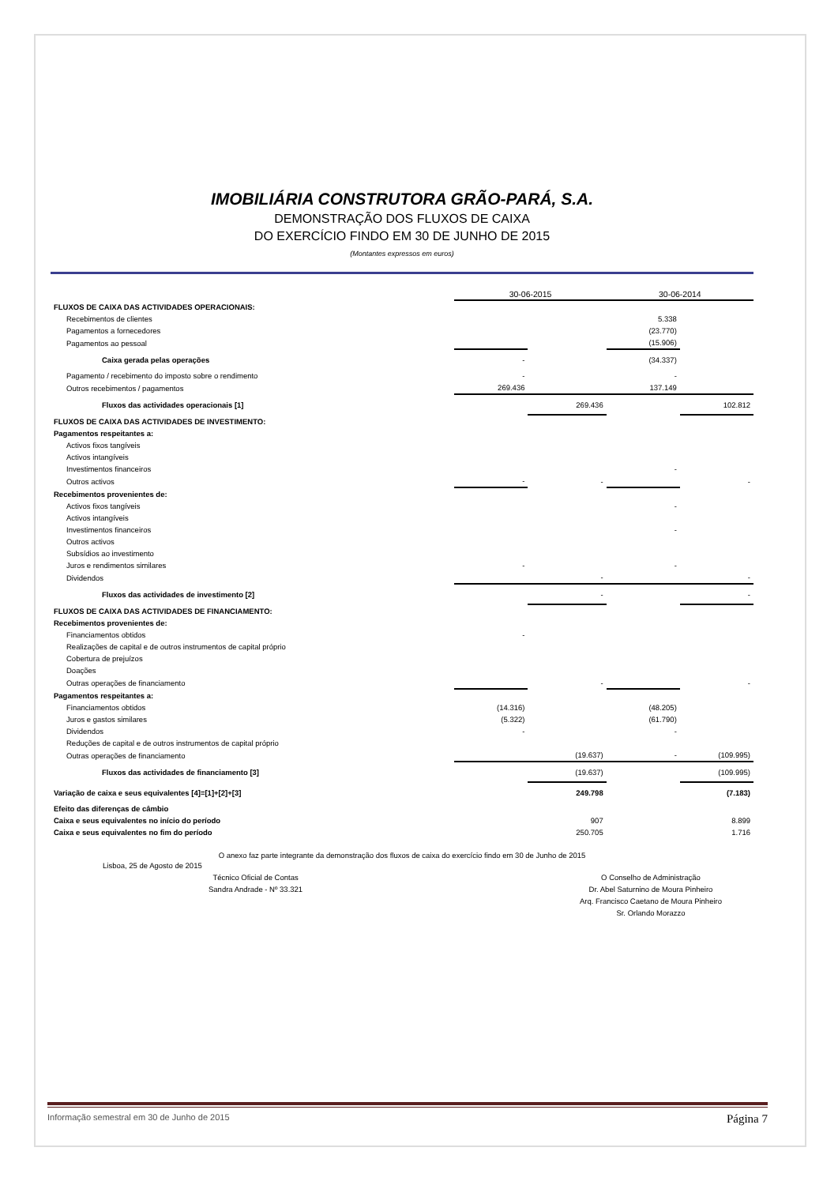IMOBILIÁRIA CONSTRUTORA GRÃO-PARÁ, S.A.
DEMONSTRAÇÃO DOS FLUXOS DE CAIXA
DO EXERCÍCIO FINDO EM 30 DE JUNHO DE 2015
(Montantes expressos em euros)
| | 30-06-2015 | | 30-06-2014 | |
| FLUXOS DE CAIXA DAS ACTIVIDADES OPERACIONAIS: | | | | |
| Recebimentos de clientes | | | 5.338 | |
| Pagamentos a fornecedores | | | (23.770) | |
| Pagamentos ao pessoal | | | (15.906) | |
| Caixa gerada pelas operações | - | | (34.337) | |
| Pagamento / recebimento do imposto sobre o rendimento | - | | - | |
| Outros recebimentos / pagamentos | 269.436 | | 137.149 | |
| Fluxos das actividades operacionais [1] | | 269.436 | | 102.812 |
| FLUXOS DE CAIXA DAS ACTIVIDADES DE INVESTIMENTO: | | | | |
| Pagamentos respeitantes a: | | | | |
| Activos fixos tangíveis | | | | |
| Activos intangíveis | | | | |
| Investimentos financeiros | | | - | |
| Outros activos | - | - | | - |
| Recebimentos provenientes de: | | | | |
| Activos fixos tangíveis | | | - | |
| Activos intangíveis | | | | |
| Investimentos financeiros | | | - | |
| Outros activos | | | | |
| Subsídios ao investimento | | | | |
| Juros e rendimentos similares | - | | - | |
| Dividendos | | - | | - |
| Fluxos das actividades de investimento [2] | | - | | - |
| FLUXOS DE CAIXA DAS ACTIVIDADES DE FINANCIAMENTO: | | | | |
| Recebimentos provenientes de: | | | | |
| Financiamentos obtidos | - | | | |
| Realizações de capital e de outros instrumentos de capital próprio | | | | |
| Cobertura de prejuízos | | | | |
| Doações | | | | |
| Outras operações de financiamento | | - | | - |
| Pagamentos respeitantes a: | | | | |
| Financiamentos obtidos | (14.316) | | (48.205) | |
| Juros e gastos similares | (5.322) | | (61.790) | |
| Dividendos | - | | - | |
| Reduções de capital e de outros instrumentos de capital próprio | | | | |
| Outras operações de financiamento | | (19.637) | - | (109.995) |
| Fluxos das actividades de financiamento [3] | | (19.637) | | (109.995) |
| Variação de caixa e seus equivalentes [4]=[1]+[2]+[3] | | 249.798 | | (7.183) |
| Efeito das diferenças de câmbio | | | | |
| Caixa e seus equivalentes no início do período | | 907 | | 8.899 |
| Caixa e seus equivalentes no fim do período | | 250.705 | | 1.716 |
O anexo faz parte integrante da demonstração dos fluxos de caixa do exercício findo em 30 de Junho de 2015
Lisboa, 25 de Agosto de 2015
Técnico Oficial de Contas
Sandra Andrade - Nº 33.321
O Conselho de Administração
Dr. Abel Saturnino de Moura Pinheiro
Arq. Francisco Caetano de Moura Pinheiro
Sr. Orlando Morazzo
Informação semestral em 30 de Junho de 2015 Página 7